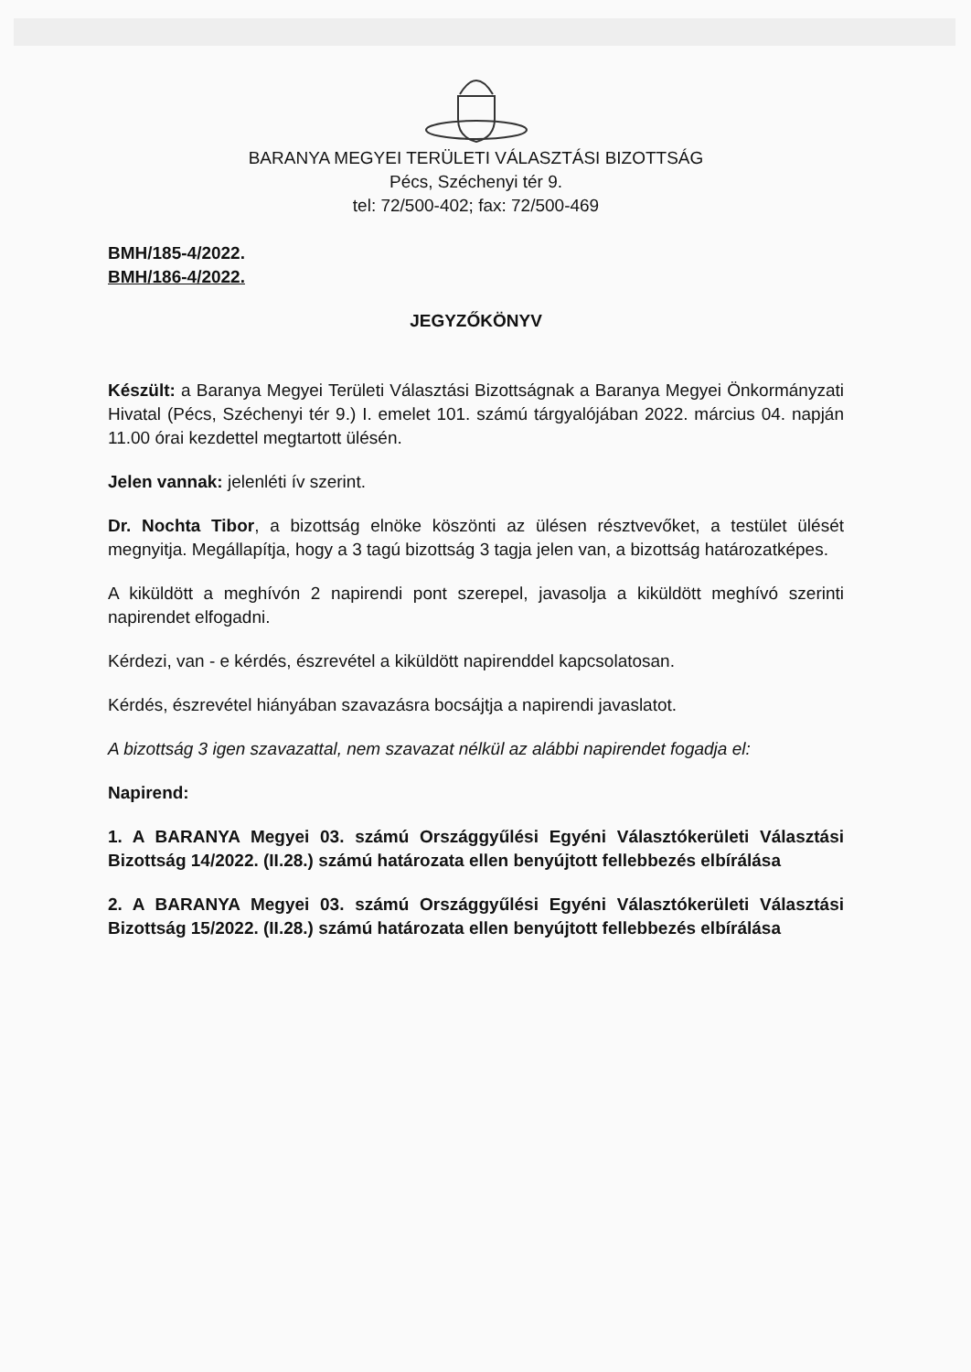BARANYA MEGYEI TERÜLETI VÁLASZTÁSI BIZOTTSÁG
Pécs, Széchenyi tér 9.
tel: 72/500-402; fax: 72/500-469
BMH/185-4/2022.
BMH/186-4/2022.
JEGYZŐKÖNYV
Készült: a Baranya Megyei Területi Választási Bizottságnak a Baranya Megyei Önkormányzati Hivatal (Pécs, Széchenyi tér 9.) I. emelet 101. számú tárgyalójában 2022. március 04. napján 11.00 órai kezdettel megtartott ülésén.
Jelen vannak: jelenléti ív szerint.
Dr. Nochta Tibor, a bizottság elnöke köszönti az ülésen résztvevőket, a testület ülését megnyitja. Megállapítja, hogy a 3 tagú bizottság 3 tagja jelen van, a bizottság határozatképes.
A kiküldött a meghívón 2 napirendi pont szerepel, javasolja a kiküldött meghívó szerinti napirendet elfogadni.
Kérdezi, van - e kérdés, észrevétel a kiküldött napirenddel kapcsolatosan.
Kérdés, észrevétel hiányában szavazásra bocsájtja a napirendi javaslatot.
A bizottság 3 igen szavazattal, nem szavazat nélkül az alábbi napirendet fogadja el:
Napirend:
1. A BARANYA Megyei 03. számú Országgyűlési Egyéni Választókerületi Választási Bizottság 14/2022. (II.28.) számú határozata ellen benyújtott fellebbezés elbírálása
2. A BARANYA Megyei 03. számú Országgyűlési Egyéni Választókerületi Választási Bizottság 15/2022. (II.28.) számú határozata ellen benyújtott fellebbezés elbírálása